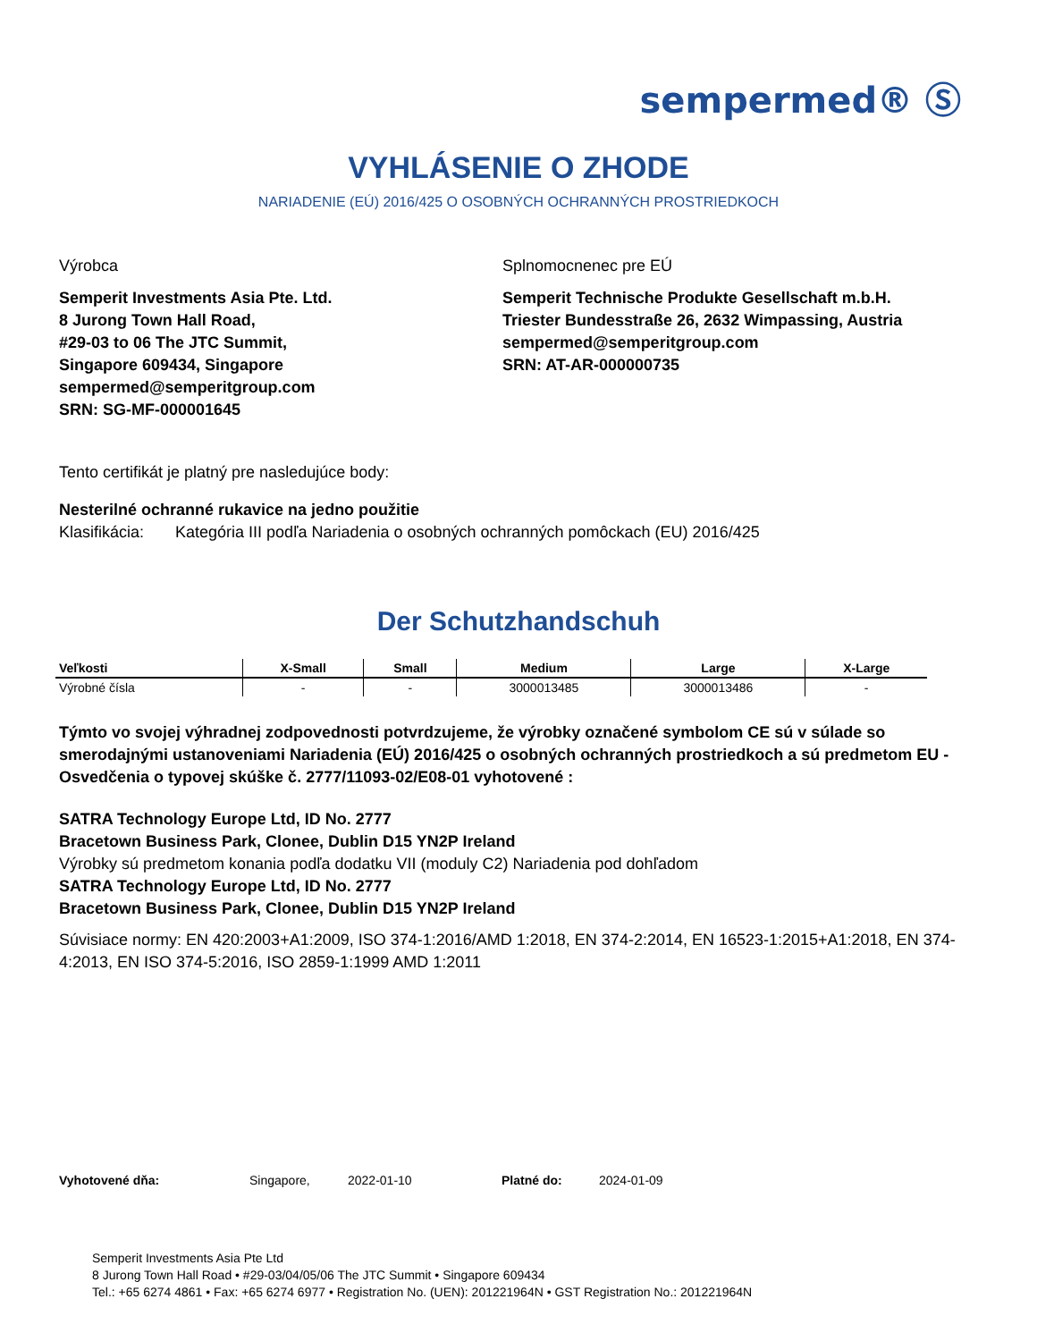sempermed® Ⓢ
VYHLÁSENIE O ZHODE
NARIADENIE (EÚ) 2016/425 O OSOBNÝCH OCHRANNÝCH PROSTRIEDKOCH
Výrobca
Semperit Investments Asia Pte. Ltd.
8 Jurong Town Hall Road,
#29-03 to 06 The JTC Summit,
Singapore 609434, Singapore
sempermed@semperitgroup.com
SRN: SG-MF-000001645
Splnomocnenec pre EÚ
Semperit Technische Produkte Gesellschaft m.b.H.
Triester Bundesstraße 26, 2632 Wimpassing, Austria
sempermed@semperitgroup.com
SRN: AT-AR-000000735
Tento certifikát je platný pre nasledujúce body:
Nesterilné ochranné rukavice na jedno použitie
Klasifikácia: Kategória III podľa Nariadenia o osobných ochranných pomôckach (EU) 2016/425
Der Schutzhandschuh
| Veľkosti | X-Small | Small | Medium | Large | X-Large |
| --- | --- | --- | --- | --- | --- |
| Výrobné čísla | - | - | 3000013485 | 3000013486 | - |
Týmto vo svojej výhradnej zodpovednosti potvrdzujeme, že výrobky označené symbolom CE sú v súlade so smerodajnými ustanoveniami Nariadenia (EÚ) 2016/425 o osobných ochranných prostriedkoch a sú predmetom EU - Osvedčenia o typovej skúške č. 2777/11093-02/E08-01 vyhotovené :
SATRA Technology Europe Ltd, ID No. 2777
Bracetown Business Park, Clonee, Dublin D15 YN2P Ireland
Výrobky sú predmetom konania podľa dodatku VII (moduly C2) Nariadenia pod dohľadom
SATRA Technology Europe Ltd, ID No. 2777
Bracetown Business Park, Clonee, Dublin D15 YN2P Ireland
Súvisiace normy: EN 420:2003+A1:2009, ISO 374-1:2016/AMD 1:2018, EN 374-2:2014, EN 16523-1:2015+A1:2018, EN 374-4:2013, EN ISO 374-5:2016, ISO 2859-1:1999 AMD 1:2011
Vyhotovené dňa: Singapore, 2022-01-10 Platné do: 2024-01-09
Semperit Investments Asia Pte Ltd
8 Jurong Town Hall Road • #29-03/04/05/06 The JTC Summit • Singapore 609434
Tel.: +65 6274 4861 • Fax: +65 6274 6977 • Registration No. (UEN): 201221964N • GST Registration No.: 201221964N